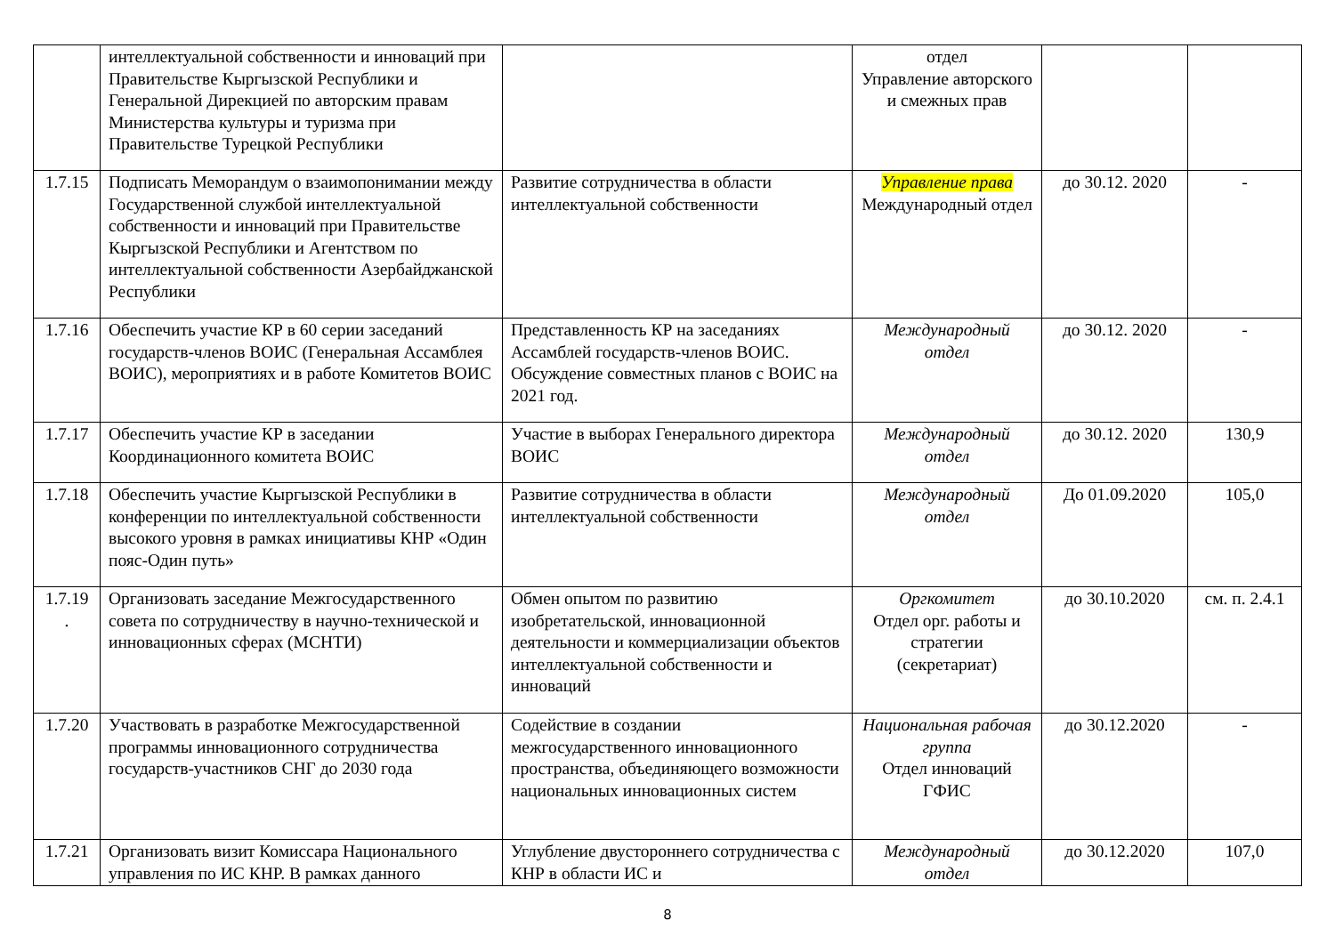| | интеллектуальной собственности и инноваций при Правительстве Кыргызской Республики и Генеральной Дирекцией по авторским правам Министерства культуры и туризма при Правительстве Турецкой Республики | | отдел Управление авторского и смежных прав | | |
| 1.7.15 | Подписать Меморандум о взаимопонимании между Государственной службой интеллектуальной собственности и инноваций при Правительстве Кыргызской Республики и Агентством по интеллектуальной собственности Азербайджанской Республики | Развитие сотрудничества в области интеллектуальной собственности | Управление права Международный отдел | до 30.12. 2020 | - |
| 1.7.16 | Обеспечить участие КР в 60 серии заседаний государств-членов ВОИС (Генеральная Ассамблея ВОИС), мероприятиях и в работе Комитетов ВОИС | Представленность КР на заседаниях Ассамблей государств-членов ВОИС. Обсуждение совместных планов с ВОИС на 2021 год. | Международный отдел | до 30.12. 2020 | - |
| 1.7.17 | Обеспечить участие КР в заседании Координационного комитета ВОИС | Участие в выборах Генерального директора ВОИС | Международный отдел | до 30.12. 2020 | 130,9 |
| 1.7.18 | Обеспечить участие Кыргызской Республики в конференции по интеллектуальной собственности высокого уровня в рамках инициативы КНР «Один пояс-Один путь» | Развитие сотрудничества в области интеллектуальной собственности | Международный отдел | До 01.09.2020 | 105,0 |
| 1.7.19 . | Организовать заседание Межгосударственного совета по сотрудничеству в научно-технической и инновационных сферах (МСНТИ) | Обмен опытом по развитию изобретательской, инновационной деятельности и коммерциализации объектов интеллектуальной собственности и инноваций | Оргкомитет Отдел орг. работы и стратегии (секретариат) | до 30.10.2020 | см. п. 2.4.1 |
| 1.7.20 | Участвовать в разработке Межгосударственной программы инновационного сотрудничества государств-участников СНГ до 2030 года | Содействие в создании межгосударственного инновационного пространства, объединяющего возможности национальных инновационных систем | Национальная рабочая группа Отдел инноваций ГФИС | до 30.12.2020 | - |
| 1.7.21 | Организовать визит Комиссара Национального управления по ИС КНР. В рамках данного | Углубление двустороннего сотрудничества с КНР в области ИС и | Международный отдел | до 30.12.2020 | 107,0 |
8